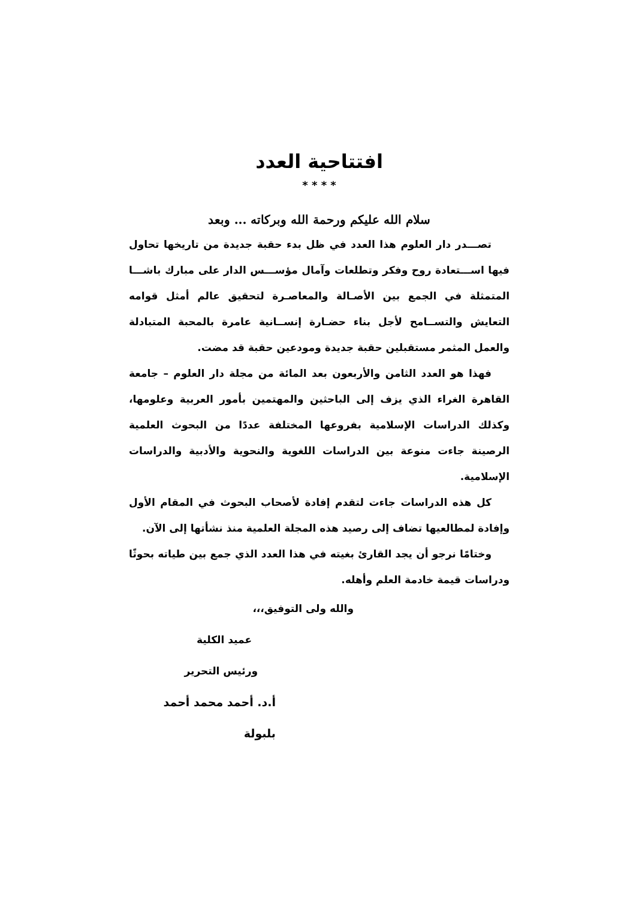افتتاحية العدد
* * * *
سلام الله عليكم ورحمة الله وبركاته ... وبعد
تصـــدر دار العلوم هذا العدد في ظل بدء حقبة جديدة من تاريخها تحاول فيها اســـتعادة روح وفكر وتطلعات وآمال مؤســـس الدار على مبارك باشـــا المتمثلة في الجمع بين الأصـالة والمعاصـرة لتحقيق عالم أمثل قوامه التعايش والتســامح لأجل بناء حضـارة إنســانية عامرة بالمحبة المتبادلة والعمل المثمر مستقبلين حقبة جديدة ومودعين حقبة قد مضت.
فهذا هو العدد الثامن والأربعون بعد المائة من مجلة دار العلوم – جامعة القاهرة الغراء الذي يزف إلى الباحثين والمهتمين بأمور العربية وعلومها، وكذلك الدراسات الإسلامية بفروعها المختلفة عددًا من البحوث العلمية الرصينة جاءت منوعة بين الدراسات اللغوية والنحوية والأدبية والدراسات الإسلامية.
كل هذه الدراسات جاءت لتقدم إفادة لأصحاب البحوث في المقام الأول وإفادة لمطالعيها تضاف إلى رصيد هذه المجلة العلمية منذ نشأتها إلى الآن.
وختامًا نرجو أن يجد القارئ بغيته في هذا العدد الذي جمع بين طياته بحوثًا ودراسات قيمة خادمة العلم وأهله.
والله ولى التوفيق،،،
عميد الكلية
ورئيس التحرير
أ.د. أحمد محمد أحمد بلبولة